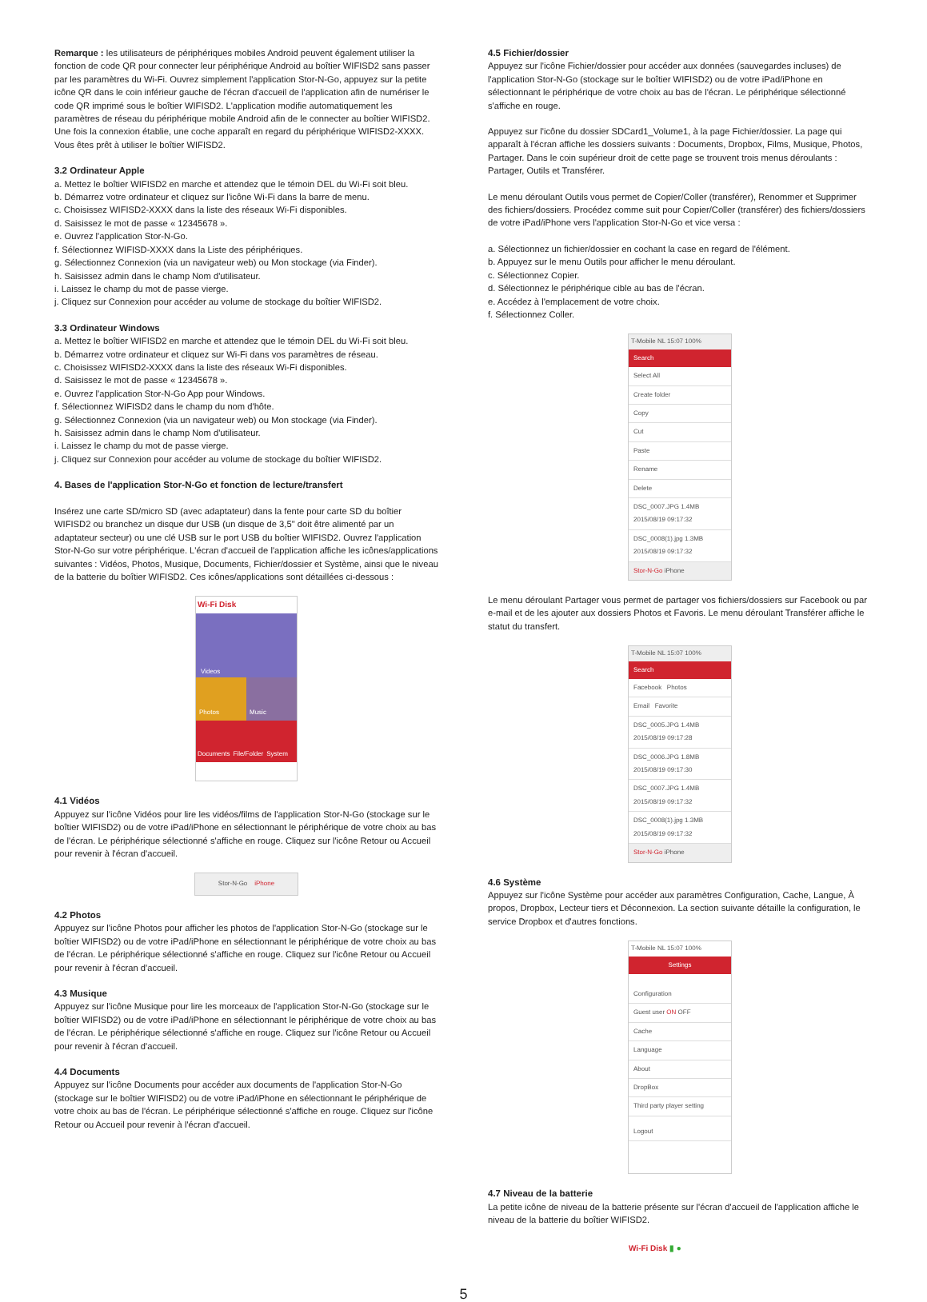Remarque : les utilisateurs de périphériques mobiles Android peuvent également utiliser la fonction de code QR pour connecter leur périphérique Android au boîtier WIFISD2 sans passer par les paramètres du Wi-Fi. Ouvrez simplement l'application Stor-N-Go, appuyez sur la petite icône QR dans le coin inférieur gauche de l'écran d'accueil de l'application afin de numériser le code QR imprimé sous le boîtier WIFISD2. L'application modifie automatiquement les paramètres de réseau du périphérique mobile Android afin de le connecter au boîtier WIFISD2. Une fois la connexion établie, une coche apparaît en regard du périphérique WIFISD2-XXXX. Vous êtes prêt à utiliser le boîtier WIFISD2.
3.2 Ordinateur Apple
a. Mettez le boîtier WIFISD2 en marche et attendez que le témoin DEL du Wi-Fi soit bleu.
b. Démarrez votre ordinateur et cliquez sur l'icône Wi-Fi dans la barre de menu.
c. Choisissez WIFISD2-XXXX dans la liste des réseaux Wi-Fi disponibles.
d. Saisissez le mot de passe « 12345678 ».
e. Ouvrez l'application Stor-N-Go.
f. Sélectionnez WIFISD-XXXX dans la Liste des périphériques.
g. Sélectionnez Connexion (via un navigateur web) ou Mon stockage (via Finder).
h. Saisissez admin dans le champ Nom d'utilisateur.
i. Laissez le champ du mot de passe vierge.
j. Cliquez sur Connexion pour accéder au volume de stockage du boîtier WIFISD2.
3.3 Ordinateur Windows
a. Mettez le boîtier WIFISD2 en marche et attendez que le témoin DEL du Wi-Fi soit bleu.
b. Démarrez votre ordinateur et cliquez sur Wi-Fi dans vos paramètres de réseau.
c. Choisissez WIFISD2-XXXX dans la liste des réseaux Wi-Fi disponibles.
d. Saisissez le mot de passe « 12345678 ».
e. Ouvrez l'application Stor-N-Go App pour Windows.
f. Sélectionnez WIFISD2 dans le champ du nom d'hôte.
g. Sélectionnez Connexion (via un navigateur web) ou Mon stockage (via Finder).
h. Saisissez admin dans le champ Nom d'utilisateur.
i. Laissez le champ du mot de passe vierge.
j. Cliquez sur Connexion pour accéder au volume de stockage du boîtier WIFISD2.
4. Bases de l'application Stor-N-Go et fonction de lecture/transfert
Insérez une carte SD/micro SD (avec adaptateur) dans la fente pour carte SD du boîtier WIFISD2 ou branchez un disque dur USB (un disque de 3,5" doit être alimenté par un adaptateur secteur) ou une clé USB sur le port USB du boîtier WIFISD2. Ouvrez l'application Stor-N-Go sur votre périphérique. L'écran d'accueil de l'application affiche les icônes/applications suivantes : Vidéos, Photos, Musique, Documents, Fichier/dossier et Système, ainsi que le niveau de la batterie du boîtier WIFISD2. Ces icônes/applications sont détaillées ci-dessous :
Wi-Fi Disk
Videos
Photos Music
Documents File/Folder System
4.1 Vidéos
Appuyez sur l'icône Vidéos pour lire les vidéos/films de l'application Stor-N-Go (stockage sur le boîtier WIFISD2) ou de votre iPad/iPhone en sélectionnant le périphérique de votre choix au bas de l'écran. Le périphérique sélectionné s'affiche en rouge. Cliquez sur l'icône Retour ou Accueil pour revenir à l'écran d'accueil.
Stor-N-Go iPhone
4.2 Photos
Appuyez sur l'icône Photos pour afficher les photos de l'application Stor-N-Go (stockage sur le boîtier WIFISD2) ou de votre iPad/iPhone en sélectionnant le périphérique de votre choix au bas de l'écran. Le périphérique sélectionné s'affiche en rouge. Cliquez sur l'icône Retour ou Accueil pour revenir à l'écran d'accueil.
4.3 Musique
Appuyez sur l'icône Musique pour lire les morceaux de l'application Stor-N-Go (stockage sur le boîtier WIFISD2) ou de votre iPad/iPhone en sélectionnant le périphérique de votre choix au bas de l'écran. Le périphérique sélectionné s'affiche en rouge. Cliquez sur l'icône Retour ou Accueil pour revenir à l'écran d'accueil.
4.4 Documents
Appuyez sur l'icône Documents pour accéder aux documents de l'application Stor-N-Go (stockage sur le boîtier WIFISD2) ou de votre iPad/iPhone en sélectionnant le périphérique de votre choix au bas de l'écran. Le périphérique sélectionné s'affiche en rouge. Cliquez sur l'icône Retour ou Accueil pour revenir à l'écran d'accueil.
4.5 Fichier/dossier
Appuyez sur l'icône Fichier/dossier pour accéder aux données (sauvegardes incluses) de l'application Stor-N-Go (stockage sur le boîtier WIFISD2) ou de votre iPad/iPhone en sélectionnant le périphérique de votre choix au bas de l'écran. Le périphérique sélectionné s'affiche en rouge.
Appuyez sur l'icône du dossier SDCard1_Volume1, à la page Fichier/dossier. La page qui apparaît à l'écran affiche les dossiers suivants : Documents, Dropbox, Films, Musique, Photos, Partager. Dans le coin supérieur droit de cette page se trouvent trois menus déroulants : Partager, Outils et Transférer.
Le menu déroulant Outils vous permet de Copier/Coller (transférer), Renommer et Supprimer des fichiers/dossiers. Procédez comme suit pour Copier/Coller (transférer) des fichiers/dossiers de votre iPad/iPhone vers l'application Stor-N-Go et vice versa :
a. Sélectionnez un fichier/dossier en cochant la case en regard de l'élément.
b. Appuyez sur le menu Outils pour afficher le menu déroulant.
c. Sélectionnez Copier.
d. Sélectionnez le périphérique cible au bas de l'écran.
e. Accédez à l'emplacement de votre choix.
f. Sélectionnez Coller.
T-Mobile NL 15:07 100%
Search
Select All
Create folder
Copy
Cut
Paste
Rename
Delete
DSC_0007.JPG 1.4MB 2015/08/19 09:17:32
DSC_0008(1).jpg 1.3MB 2015/08/19 09:17:32
Stor-N-Go iPhone
Le menu déroulant Partager vous permet de partager vos fichiers/dossiers sur Facebook ou par e-mail et de les ajouter aux dossiers Photos et Favoris. Le menu déroulant Transférer affiche le statut du transfert.
T-Mobile NL 15:07 100%
Search
Facebook Photos
Email Favorite
DSC_0005.JPG 1.4MB 2015/08/19 09:17:28
DSC_0006.JPG 1.8MB 2015/08/19 09:17:30
DSC_0007.JPG 1.4MB 2015/08/19 09:17:32
DSC_0008(1).jpg 1.3MB 2015/08/19 09:17:32
Stor-N-Go iPhone
4.6 Système
Appuyez sur l'icône Système pour accéder aux paramètres Configuration, Cache, Langue, À propos, Dropbox, Lecteur tiers et Déconnexion. La section suivante détaille la configuration, le service Dropbox et d'autres fonctions.
T-Mobile NL 15:07 100%
Settings
Configuration
Guest user ON OFF
Cache
Language
About
DropBox
Third party player setting
Logout
4.7 Niveau de la batterie
La petite icône de niveau de la batterie présente sur l'écran d'accueil de l'application affiche le niveau de la batterie du boîtier WIFISD2.
Wi-Fi Disk ▮ ●
5